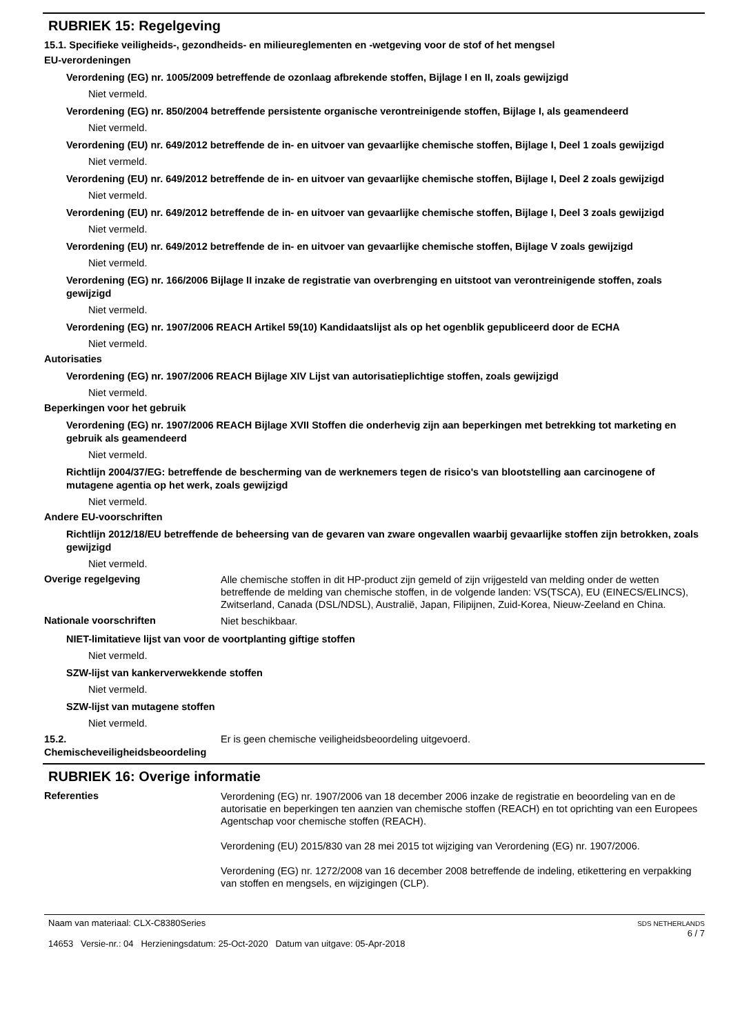RUBRIEK 15: Regelgeving
15.1. Specifieke veiligheids-, gezondheids- en milieureglementen en -wetgeving voor de stof of het mengsel
EU-verordeningen
Verordening (EG) nr. 1005/2009 betreffende de ozonlaag afbrekende stoffen, Bijlage I en II, zoals gewijzigd
Niet vermeld.
Verordening (EG) nr. 850/2004 betreffende persistente organische verontreinigende stoffen, Bijlage I, als geamendeerd
Niet vermeld.
Verordening (EU) nr. 649/2012 betreffende de in- en uitvoer van gevaarlijke chemische stoffen, Bijlage I, Deel 1 zoals gewijzigd
Niet vermeld.
Verordening (EU) nr. 649/2012 betreffende de in- en uitvoer van gevaarlijke chemische stoffen, Bijlage I, Deel 2 zoals gewijzigd
Niet vermeld.
Verordening (EU) nr. 649/2012 betreffende de in- en uitvoer van gevaarlijke chemische stoffen, Bijlage I, Deel 3 zoals gewijzigd
Niet vermeld.
Verordening (EU) nr. 649/2012 betreffende de in- en uitvoer van gevaarlijke chemische stoffen, Bijlage V zoals gewijzigd
Niet vermeld.
Verordening (EG) nr. 166/2006 Bijlage II inzake de registratie van overbrenging en uitstoot van verontreinigende stoffen, zoals gewijzigd
Niet vermeld.
Verordening (EG) nr. 1907/2006 REACH Artikel 59(10) Kandidaatslijst als op het ogenblik gepubliceerd door de ECHA
Niet vermeld.
Autorisaties
Verordening (EG) nr. 1907/2006 REACH Bijlage XIV Lijst van autorisatieplichtige stoffen, zoals gewijzigd
Niet vermeld.
Beperkingen voor het gebruik
Verordening (EG) nr. 1907/2006 REACH Bijlage XVII Stoffen die onderhevig zijn aan beperkingen met betrekking tot marketing en gebruik als geamendeerd
Niet vermeld.
Richtlijn 2004/37/EG: betreffende de bescherming van de werknemers tegen de risico's van blootstelling aan carcinogene of mutagene agentia op het werk, zoals gewijzigd
Niet vermeld.
Andere EU-voorschriften
Richtlijn 2012/18/EU betreffende de beheersing van de gevaren van zware ongevallen waarbij gevaarlijke stoffen zijn betrokken, zoals gewijzigd
Niet vermeld.
Overige regelgeving
Alle chemische stoffen in dit HP-product zijn gemeld of zijn vrijgesteld van melding onder de wetten betreffende de melding van chemische stoffen, in de volgende landen: VS(TSCA), EU (EINECS/ELINCS), Zwitserland, Canada (DSL/NDSL), Australië, Japan, Filipijnen, Zuid-Korea, Nieuw-Zeeland en China.
Nationale voorschriften
Niet beschikbaar.
NIET-limitatieve lijst van voor de voortplanting giftige stoffen
Niet vermeld.
SZW-lijst van kankerverwekkende stoffen
Niet vermeld.
SZW-lijst van mutagene stoffen
Niet vermeld.
15.2. Chemischeveiligheidsbeoordeling
Er is geen chemische veiligheidsbeoordeling uitgevoerd.
RUBRIEK 16: Overige informatie
Referenties
Verordening (EG) nr. 1907/2006 van 18 december 2006 inzake de registratie en beoordeling van en de autorisatie en beperkingen ten aanzien van chemische stoffen (REACH) en tot oprichting van een Europees Agentschap voor chemische stoffen (REACH).
Verordening (EU) 2015/830 van 28 mei 2015 tot wijziging van Verordening (EG) nr. 1907/2006.
Verordening (EG) nr. 1272/2008 van 16 december 2008 betreffende de indeling, etikettering en verpakking van stoffen en mengsels, en wijzigingen (CLP).
Naam van materiaal: CLX-C8380Series
14653 Versie-nr.: 04 Herzieningsdatum: 25-Oct-2020 Datum van uitgave: 05-Apr-2018
SDS NETHERLANDS
6 / 7